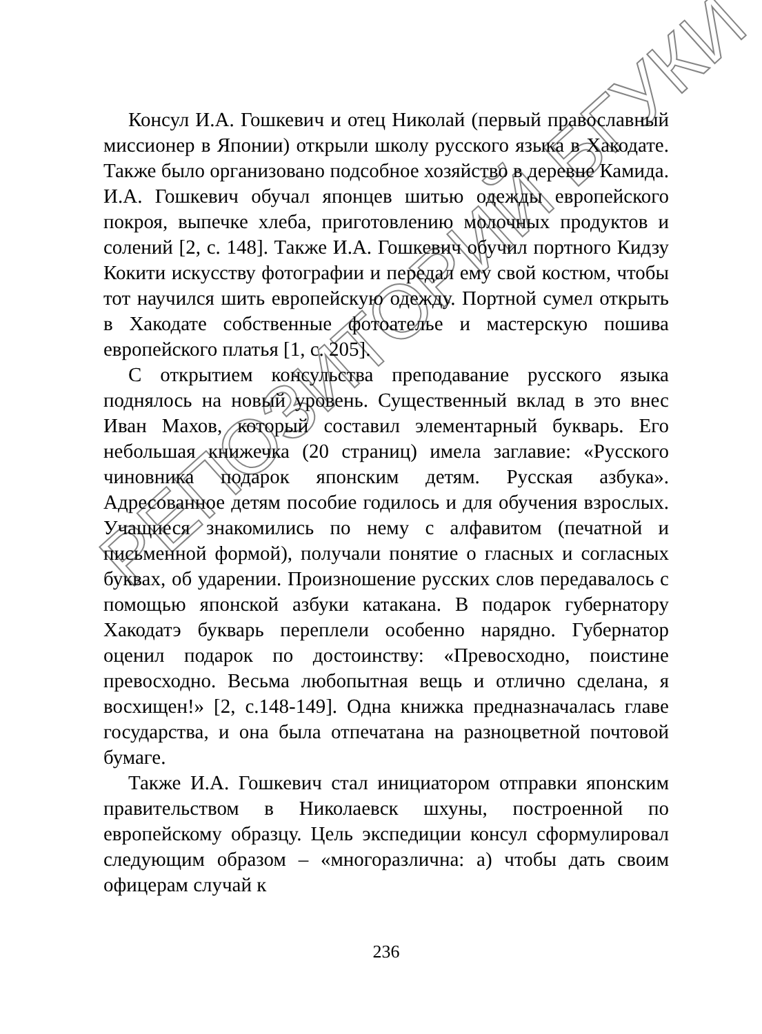РЕПОЗИТОРИЙ БГУКИ
Консул И.А. Гошкевич и отец Николай (первый православный миссионер в Японии) открыли школу русского языка в Хакодате. Также было организовано подсобное хозяйство в деревне Камида. И.А. Гошкевич обучал японцев шитью одежды европейского покроя, выпечке хлеба, приготовлению молочных продуктов и солений [2, с. 148]. Также И.А. Гошкевич обучил портного Кидзу Кокити искусству фотографии и передал ему свой костюм, чтобы тот научился шить европейскую одежду. Портной сумел открыть в Хакодате собственные фотоателье и мастерскую пошива европейского платья [1, с. 205].
С открытием консульства преподавание русского языка поднялось на новый уровень. Существенный вклад в это внес Иван Махов, который составил элементарный букварь. Его небольшая книжечка (20 страниц) имела заглавие: «Русского чиновника подарок японским детям. Русская азбука». Адресованное детям пособие годилось и для обучения взрослых. Учащиеся знакомились по нему с алфавитом (печатной и письменной формой), получали понятие о гласных и согласных буквах, об ударении. Произношение русских слов передавалось с помощью японской азбуки катакана. В подарок губернатору Хакодатэ букварь переплели особенно нарядно. Губернатор оценил подарок по достоинству: «Превосходно, поистине превосходно. Весьма любопытная вещь и отлично сделана, я восхищен!» [2, с.148-149]. Одна книжка предназначалась главе государства, и она была отпечатана на разноцветной почтовой бумаге.
Также И.А. Гошкевич стал инициатором отправки японским правительством в Николаевск шхуны, построенной по европейскому образцу. Цель экспедиции консул сформулировал следующим образом – «многоразлична: а) чтобы дать своим офицерам случай к
236